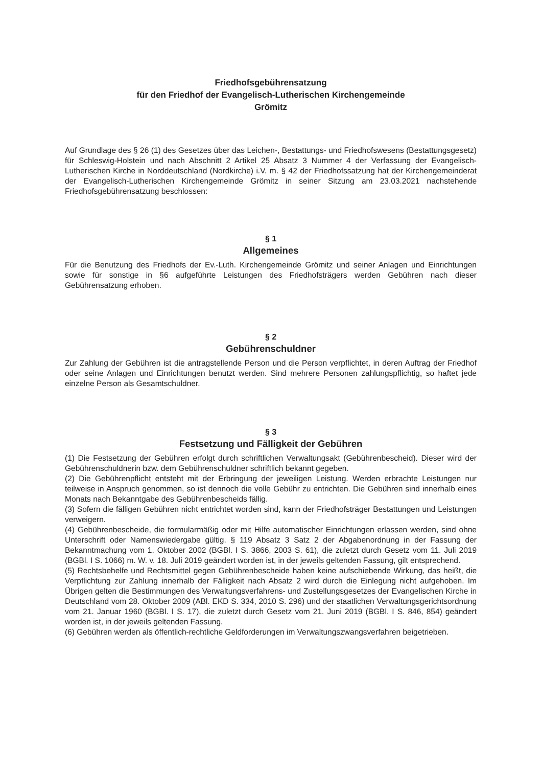Friedhofsgebührensatzung
für den Friedhof der Evangelisch-Lutherischen Kirchengemeinde
Grömitz
Auf Grundlage des § 26 (1) des Gesetzes über das Leichen-, Bestattungs- und Friedhofswesens (Bestattungsgesetz) für Schleswig-Holstein und nach Abschnitt 2 Artikel 25 Absatz 3 Nummer 4 der Verfassung der Evangelisch-Lutherischen Kirche in Norddeutschland (Nordkirche) i.V. m. § 42 der Friedhofssatzung hat der Kirchengemeinderat der Evangelisch-Lutherischen Kirchengemeinde Grömitz in seiner Sitzung am 23.03.2021 nachstehende Friedhofsgebührensatzung beschlossen:
§ 1
Allgemeines
Für die Benutzung des Friedhofs der Ev.-Luth. Kirchengemeinde Grömitz und seiner Anlagen und Einrichtungen sowie für sonstige in §6 aufgeführte Leistungen des Friedhofsträgers werden Gebühren nach dieser Gebührensatzung erhoben.
§ 2
Gebührenschuldner
Zur Zahlung der Gebühren ist die antragstellende Person und die Person verpflichtet, in deren Auftrag der Friedhof oder seine Anlagen und Einrichtungen benutzt werden. Sind mehrere Personen zahlungspflichtig, so haftet jede einzelne Person als Gesamtschuldner.
§ 3
Festsetzung und Fälligkeit der Gebühren
(1) Die Festsetzung der Gebühren erfolgt durch schriftlichen Verwaltungsakt (Gebührenbescheid). Dieser wird der Gebührenschuldnerin bzw. dem Gebührenschuldner schriftlich bekannt gegeben.
(2) Die Gebührenpflicht entsteht mit der Erbringung der jeweiligen Leistung. Werden erbrachte Leistungen nur teilweise in Anspruch genommen, so ist dennoch die volle Gebühr zu entrichten. Die Gebühren sind innerhalb eines Monats nach Bekanntgabe des Gebührenbescheids fällig.
(3) Sofern die fälligen Gebühren nicht entrichtet worden sind, kann der Friedhofsträger Bestattungen und Leistungen verweigern.
(4) Gebührenbescheide, die formularmäßig oder mit Hilfe automatischer Einrichtungen erlassen werden, sind ohne Unterschrift oder Namenswiedergabe gültig. § 119 Absatz 3 Satz 2 der Abgabenordnung in der Fassung der Bekanntmachung vom 1. Oktober 2002 (BGBl. I S. 3866, 2003 S. 61), die zuletzt durch Gesetz vom 11. Juli 2019 (BGBl. I S. 1066) m. W. v. 18. Juli 2019 geändert worden ist, in der jeweils geltenden Fassung, gilt entsprechend.
(5) Rechtsbehelfe und Rechtsmittel gegen Gebührenbescheide haben keine aufschiebende Wirkung, das heißt, die Verpflichtung zur Zahlung innerhalb der Fälligkeit nach Absatz 2 wird durch die Einlegung nicht aufgehoben. Im Übrigen gelten die Bestimmungen des Verwaltungsverfahrens- und Zustellungsgesetzes der Evangelischen Kirche in Deutschland vom 28. Oktober 2009 (ABl. EKD S. 334, 2010 S. 296) und der staatlichen Verwaltungsgerichtsordnung vom 21. Januar 1960 (BGBl. I S. 17), die zuletzt durch Gesetz vom 21. Juni 2019 (BGBl. I S. 846, 854) geändert worden ist, in der jeweils geltenden Fassung.
(6) Gebühren werden als öffentlich-rechtliche Geldforderungen im Verwaltungszwangsverfahren beigetrieben.